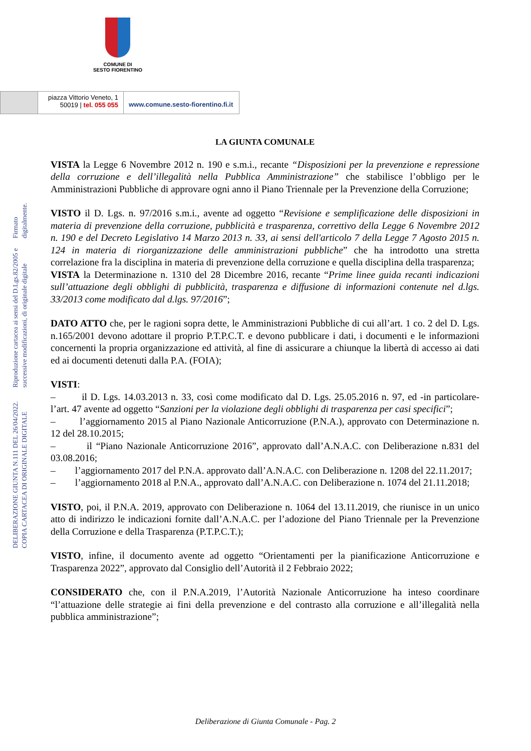COMUNE DI
SESTO FIORENTINO
piazza Vittorio Veneto, 1
50019 | tel. 055 055
www.comune.sesto-fiorentino.fi.it
DELIBERAZIONE GIUNTA N.111 DEL 26/04/2022. COPIA CARTACEA DI ORIGINALE DIGITALE
Riproduzione cartacea ai sensi del D.Lgs.82/2005 e successive modificazioni, di originale digitale
Firmato digitalmente.
LA GIUNTA COMUNALE
VISTA la Legge 6 Novembre 2012 n. 190 e s.m.i., recante “Disposizioni per la prevenzione e repressione della corruzione e dell’illegalità nella Pubblica Amministrazione” che stabilisce l’obbligo per le Amministrazioni Pubbliche di approvare ogni anno il Piano Triennale per la Prevenzione della Corruzione;
VISTO il D. Lgs. n. 97/2016 s.m.i., avente ad oggetto “Revisione e semplificazione delle disposizioni in materia di prevenzione della corruzione, pubblicità e trasparenza, correttivo della Legge 6 Novembre 2012 n. 190 e del Decreto Legislativo 14 Marzo 2013 n. 33, ai sensi dell'articolo 7 della Legge 7 Agosto 2015 n. 124 in materia di riorganizzazione delle amministrazioni pubbliche” che ha introdotto una stretta correlazione fra la disciplina in materia di prevenzione della corruzione e quella disciplina della trasparenza;
VISTA la Determinazione n. 1310 del 28 Dicembre 2016, recante “Prime linee guida recanti indicazioni sull’attuazione degli obblighi di pubblicità, trasparenza e diffusione di informazioni contenute nel d.lgs. 33/2013 come modificato dal d.lgs. 97/2016”;
DATO ATTO che, per le ragioni sopra dette, le Amministrazioni Pubbliche di cui all’art. 1 co. 2 del D. Lgs. n.165/2001 devono adottare il proprio P.T.P.C.T. e devono pubblicare i dati, i documenti e le informazioni concernenti la propria organizzazione ed attività, al fine di assicurare a chiunque la libertà di accesso ai dati ed ai documenti detenuti dalla P.A. (FOIA);
VISTI:
– il D. Lgs. 14.03.2013 n. 33, così come modificato dal D. Lgs. 25.05.2016 n. 97, ed -in particolare- l’art. 47 avente ad oggetto “Sanzioni per la violazione degli obblighi di trasparenza per casi specifici”;
– l’aggiornamento 2015 al Piano Nazionale Anticorruzione (P.N.A.), approvato con Determinazione n. 12 del 28.10.2015;
– il “Piano Nazionale Anticorruzione 2016”, approvato dall’A.N.A.C. con Deliberazione n.831 del 03.08.2016;
– l’aggiornamento 2017 del P.N.A. approvato dall’A.N.A.C. con Deliberazione n. 1208 del 22.11.2017;
– l’aggiornamento 2018 al P.N.A., approvato dall’A.N.A.C. con Deliberazione n. 1074 del 21.11.2018;
VISTO, poi, il P.N.A. 2019, approvato con Deliberazione n. 1064 del 13.11.2019, che riunisce in un unico atto di indirizzo le indicazioni fornite dall’A.N.A.C. per l’adozione del Piano Triennale per la Prevenzione della Corruzione e della Trasparenza (P.T.P.C.T.);
VISTO, infine, il documento avente ad oggetto “Orientamenti per la pianificazione Anticorruzione e Trasparenza 2022”, approvato dal Consiglio dell’Autorità il 2 Febbraio 2022;
CONSIDERATO che, con il P.N.A.2019, l’Autorità Nazionale Anticorruzione ha inteso coordinare “l’attuazione delle strategie ai fini della prevenzione e del contrasto alla corruzione e all’illegalità nella pubblica amministrazione”;
Deliberazione di Giunta Comunale - Pag. 2